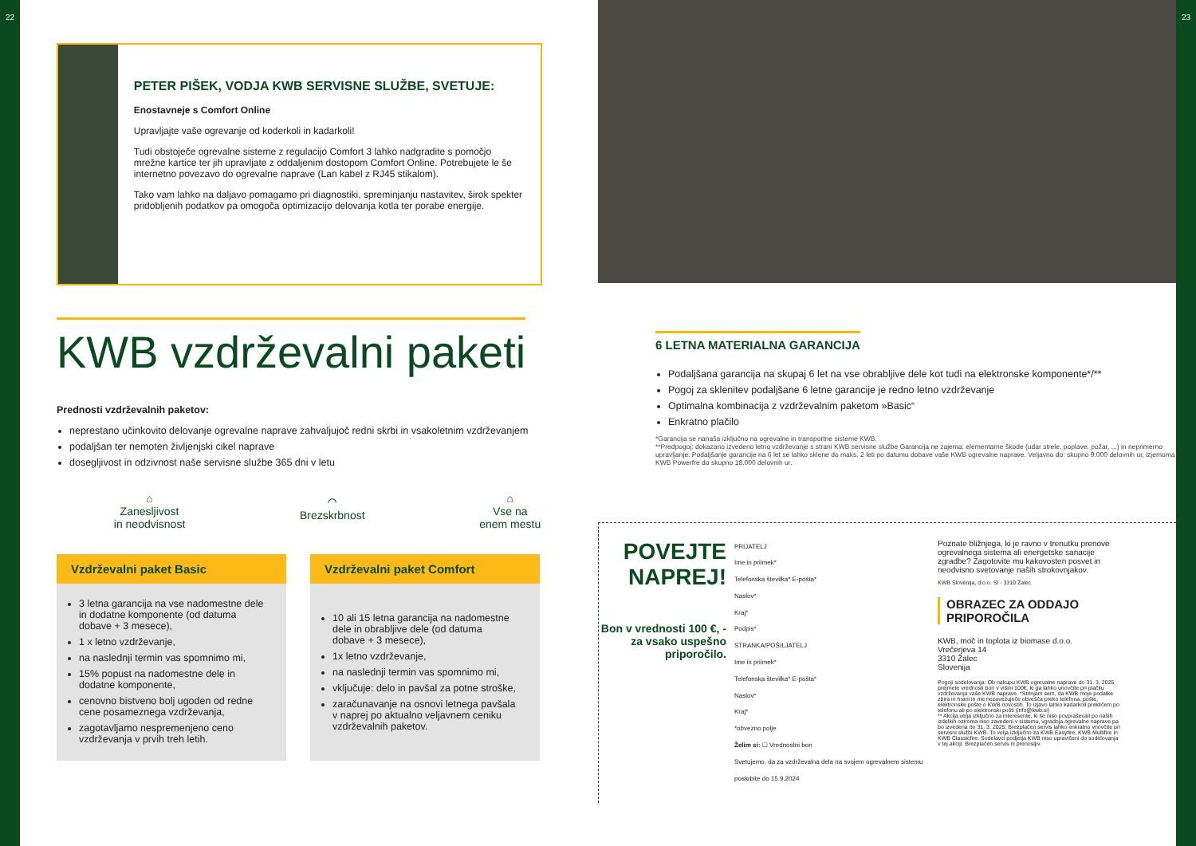22 23
PETER PIŠEK, VODJA KWB SERVISNE SLUŽBE, SVETUJE:
Enostavneje s Comfort Online
Upravljajte vaše ogrevanje od koderkoli in kadarkoli!
Tudi obstoječe ogrevalne sisteme z regulacijo Comfort 3 lahko nadgradite s pomočjo mrežne kartice ter jih upravljate z oddaljenim dostopom Comfort Online. Potrebujete le še internetno povezavo do ogrevalne naprave (Lan kabel z RJ45 stikalom).
Tako vam lahko na daljavo pomagamo pri diagnostiki, spreminjanju nastavitev, širok spekter pridobljenih podatkov pa omogoča optimizacijo delovanja kotla ter porabe energije.
KWB vzdrževalni paketi
Prednosti vzdrževalnih paketov:
neprestano učinkovito delovanje ogrevalne naprave zahvaljujoč redni skrbi in vsakoletnim vzdrževanjem
podaljšan ter nemoten življenjski cikel naprave
dosegljivost in odzivnost naše servisne službe 365 dni v letu
⌂
Zanesljivost
in neodvisnost
⌒
Brezskrbnost
⌂
Vse na
enem mestu
Vzdrževalni paket Basic
3 letna garancija na vse nadomestne dele in dodatne komponente (od datuma dobave + 3 mesece),
1 x letno vzdrževanje,
na naslednji termin vas spomnimo mi,
15% popust na nadomestne dele in dodatne komponente,
cenovno bistveno bolj ugoden od redne cene posameznega vzdrževanja,
zagotavljamo nespremenjeno ceno vzdrževanja v prvih treh letih.
Vzdrževalni paket Comfort
10 ali 15 letna garancija na nadomestne dele in obrabljive dele (od datuma dobave + 3 mesece),
1x letno vzdrževanje,
na naslednji termin vas spomnimo mi,
vključuje: delo in pavšal za potne stroške,
zaračunavanje na osnovi letnega pavšala v naprej po aktualno veljavnem ceniku vzdrževalnih paketov.
6 LETNA MATERIALNA GARANCIJA
Podaljšana garancija na skupaj 6 let na vse obrabljive dele kot tudi na elektronske komponente*/**
Pogoj za sklenitev podaljšane 6 letne garancije je redno letno vzdrževanje
Optimalna kombinacija z vzdrževalnim paketom »Basic“
Enkratno plačilo
*Garancija se nanaša izključno na ogrevalne in transportne sisteme KWB.
**Predpogoj: dokazano izvedeno letno vzdrževanje s strani KWB servisne službe Garancija ne zajema: elementarne škode (udar strele, poplave, požar, ...) in neprimerno upravljanje. Podaljšanje garancije na 6 let se lahko sklene do maks. 2 leti po datumu dobave vaše KWB ogrevalne naprave. Veljavno do: skupno 9.000 delovnih ur, izjemoma KWB Powerfre do skupno 18.000 delovnih ur.
POVEJTE NAPREJ!
Bon v vrednosti 100 €, - za vsako uspešno priporočilo.
PRIJATELJ
Ime in priimek*
Telefonska številka* E-pošta*
Naslov*
Kraj*
Podpis*
STRANKA/POŠILJATELJ
Ime in priimek*
Telefonska številka* E-pošta*
Naslov*
Kraj*
*obvezno polje
Želim si: ☐ Vrednostni bon
Svetujemo, da za vzdrževalna dela na svojem ogrevalnem sistemu poskrbite do 15.9.2024
Poznate bližnjega, ki je ravno v trenutku prenove ogrevalnega sistema ali energetske sanacije zgradbe? Zagotovite mu kakovosten posvet in neodvisno svetovanje naših strokovnjakov.
KWB Slovenija, d.o.o. SI - 3310 Žalec
OBRAZEC ZA ODDAJO PRIPOROČILA
KWB, moč in toplota iz biomase d.o.o.
Vrečerjeva 14
3310 Žalec
Slovenija
Pogoji sodelovanja: Ob nakupu KWB ogrevalne naprave do 31. 3. 2025 prejmete vrednosti bon v višini 100€, ki ga lahko unovčite pri plačilu vzdrževanja vaše KWB naprave. *Strinjam sem, da KWB moje podatke zbira in hrani in me nezavezujoče obvešča preko telefona, pošte, elektronske pošte o KWB novostih. To izjavo lahko kadarkoli prekličem po telefonu ali po elektronski pošti (info@kwb.si)
** Akcija velja izključno za interesente, ki še niso povpraševali po naših izdelkih oziroma niso zavedeni v sistemu, vgradnja ogrevalne naprave pa bo izvedena do 31. 3. 2025. Brezplačen servis lahko enkratno vnovčite pri servisni službi KWB. To velja izključno za KWB Easyfire, KWB Multifire in KWB Classicfire. Sodelavci podjetja KWB niso upravičeni do sodelovanja v tej akciji. Brezplačen servis ni prenosljiv.